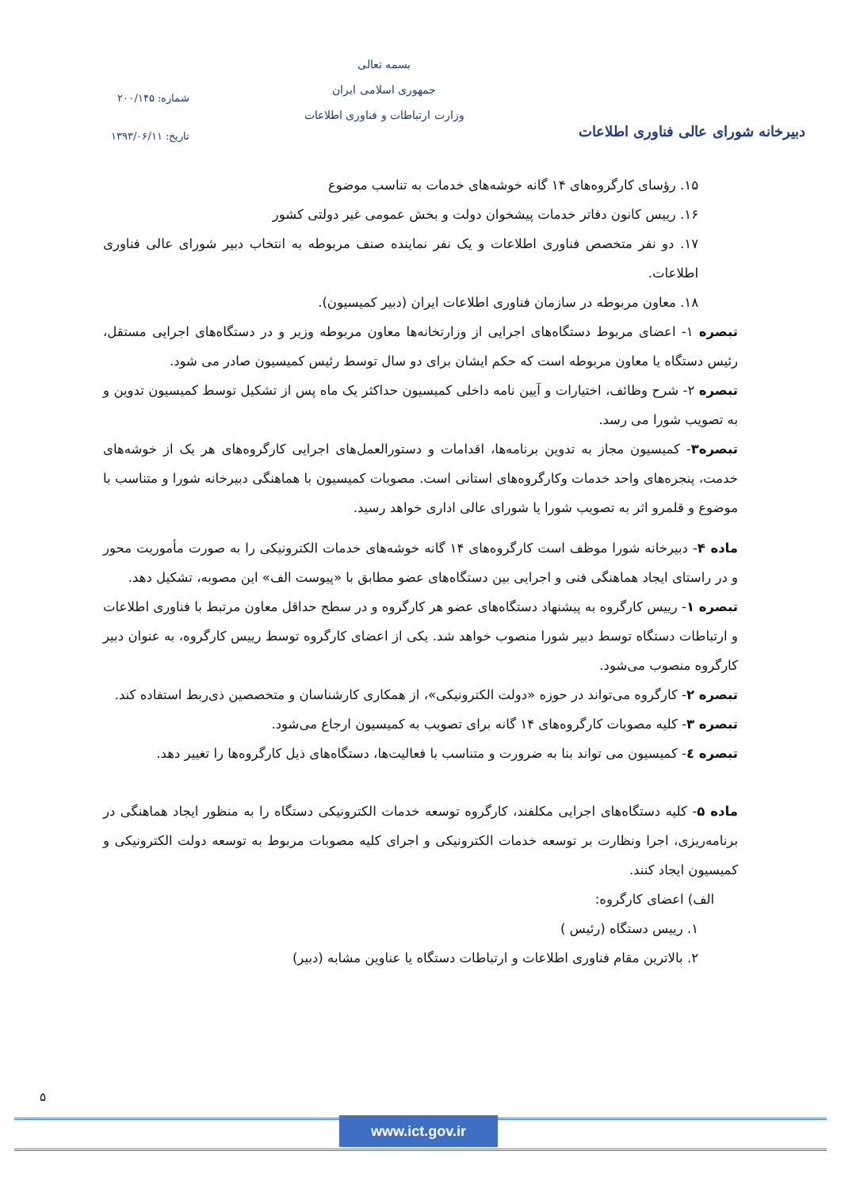دبیرخانه شورای عالی فناوری اطلاعات
بسمه تعالی
جمهوری اسلامی ایران
وزارت ارتباطات و فناوری اطلاعات
شماره: ۲۰۰/۱۴۵
تاریخ: ۱۳۹۳/۰۶/۱۱
۱۵. رؤسای کارگروه‌های ۱۴ گانه خوشه‌های خدمات به تناسب موضوع
۱۶. رییس کانون دفاتر خدمات پیشخوان دولت و بخش عمومی غیر دولتی کشور
۱۷. دو نفر متخصص فناوری اطلاعات و یک نفر نماینده صنف مربوطه به انتخاب دبیر شورای عالی فناوری اطلاعات.
۱۸. معاون مربوطه در سازمان فناوری اطلاعات ایران (دبیر کمیسیون).
تبصره ۱- اعضای مربوط دستگاه‌های اجرایی از وزارتخانه‌ها معاون مربوطه وزیر و در دستگاه‌های اجرایی مستقل، رئیس دستگاه یا معاون مربوطه است که حکم ایشان برای دو سال توسط رئیس کمیسیون صادر می شود.
تبصره ۲- شرح وظائف، اختیارات و آیین نامه داخلی کمیسیون حداکثر یک ماه پس از تشکیل توسط کمیسیون تدوین و به تصویب شورا می رسد.
تبصره۳- کمیسیون مجاز به تدوین برنامه‌ها، اقدامات و دستورالعمل‌های اجرایی کارگروه‌های هر یک از خوشه‌های خدمت، پنجره‌های واحد خدمات وکارگروه‌های استانی است. مصوبات کمیسیون با هماهنگی دبیرخانه شورا و متناسب با موضوع و قلمرو اثر به تصویب شورا یا شورای عالی اداری خواهد رسید.
ماده ۴- دبیرخانه شورا موظف است کارگروه‌های ۱۴ گانه خوشه‌های خدمات الکترونیکی را به صورت مأموریت محور و در راستای ایجاد هماهنگی فنی و اجرایی بین دستگاه‌های عضو مطابق با «پیوست الف» این مصوبه، تشکیل دهد.
تبصره ۱- رییس کارگروه به پیشنهاد دستگاه‌های عضو هر کارگروه و در سطح حداقل معاون مرتبط با فناوری اطلاعات و ارتباطات دستگاه توسط دبیر شورا منصوب خواهد شد. یکی از اعضای کارگروه توسط رییس کارگروه، به عنوان دبیر کارگروه منصوب می‌شود.
تبصره ۲- کارگروه می‌تواند در حوزه «دولت الکترونیکی»، از همکاری کارشناسان و متخصصین ذی‌ربط استفاده کند.
تبصره ۳- کلیه مصوبات کارگروه‌های ۱۴ گانه برای تصویب به کمیسیون ارجاع می‌شود.
تبصره ٤- کمیسیون می تواند بنا به ضرورت و متناسب با فعالیت‌ها، دستگاه‌های ذیل کارگروه‌ها را تغییر دهد.
ماده ۵- کلیه دستگاه‌های اجرایی مکلفند، کارگروه توسعه خدمات الکترونیکی دستگاه را به منظور ایجاد هماهنگی در برنامه‌ریزی، اجرا ونظارت بر توسعه خدمات الکترونیکی و اجرای کلیه مصوبات مربوط به توسعه دولت الکترونیکی و کمیسیون ایجاد کنند.
الف) اعضای کارگروه:
۱. رییس دستگاه (رئیس )
۲. بالاترین مقام فناوری اطلاعات و ارتباطات دستگاه یا عناوین مشابه (دبیر)
۵
www.ict.gov.ir